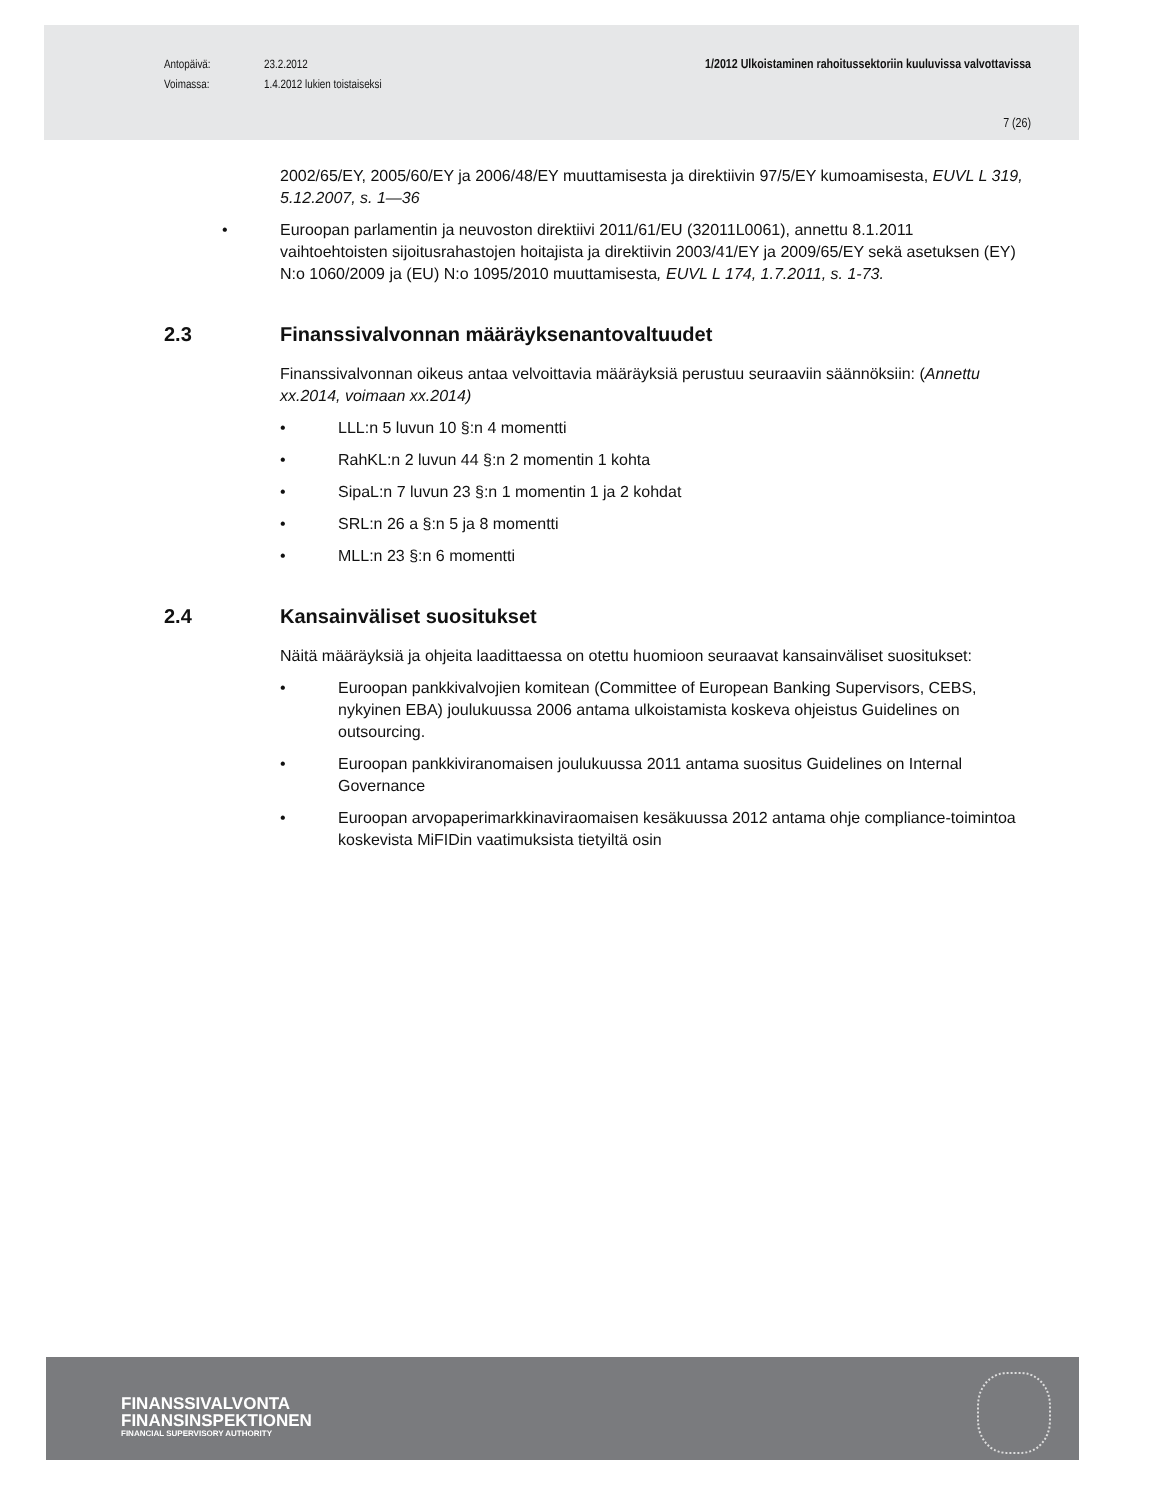Antopäivä: 23.2.2012 1/2012 Ulkoistaminen rahoitussektoriin kuuluvissa valvottavissa
Voimassa: 1.4.2012 lukien toistaiseksi
7 (26)
2002/65/EY, 2005/60/EY ja 2006/48/EY muuttamisesta ja direktiivin 97/5/EY kumoamisesta, EUVL L 319, 5.12.2007, s. 1—36
• Euroopan parlamentin ja neuvoston direktiivi 2011/61/EU (32011L0061), annettu 8.1.2011 vaihtoehtoisten sijoitusrahastojen hoitajista ja direktiivin 2003/41/EY ja 2009/65/EY sekä asetuksen (EY) N:o 1060/2009 ja (EU) N:o 1095/2010 muuttamisesta, EUVL L 174, 1.7.2011, s. 1-73.
2.3 Finanssivalvonnan määräyksenantovaltuudet
Finanssivalvonnan oikeus antaa velvoittavia määräyksiä perustuu seuraaviin säännöksiin: (Annettu xx.2014, voimaan xx.2014)
• LLL:n 5 luvun 10 §:n 4 momentti
• RahKL:n 2 luvun 44 §:n 2 momentin 1 kohta
• SipaL:n 7 luvun 23 §:n 1 momentin 1 ja 2 kohdat
• SRL:n 26 a §:n 5 ja 8 momentti
• MLL:n 23 §:n 6 momentti
2.4 Kansainväliset suositukset
Näitä määräyksiä ja ohjeita laadittaessa on otettu huomioon seuraavat kansainväliset suositukset:
• Euroopan pankkivalvojien komitean (Committee of European Banking Supervisors, CEBS, nykyinen EBA) joulukuussa 2006 antama ulkoistamista koskeva ohjeistus Guidelines on outsourcing.
• Euroopan pankkiviranomaisen joulukuussa 2011 antama suositus Guidelines on Internal Governance
• Euroopan arvopaperimarkkinaviraomaisen kesäkuussa 2012 antama ohje compliance-toimintoa koskevista MiFIDin vaatimuksista tietyiltä osin
FINANSSIVALVONTA
FINANSINSPEKTIONEN
FINANCIAL SUPERVISORY AUTHORITY